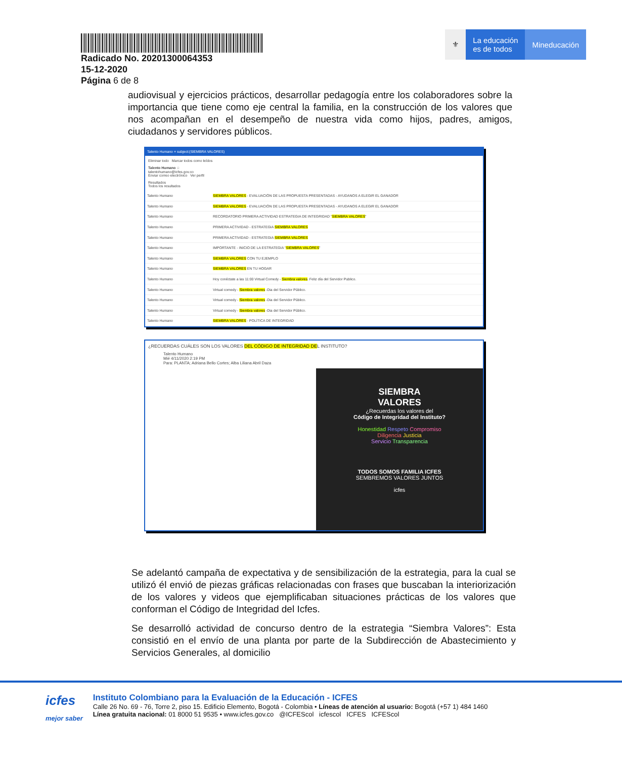Radicado No. 20201300064353
15-12-2020
Página 6 de 8
⚜ La educación
es de todos
Mineducación
audiovisual y ejercicios prácticos, desarrollar pedagogía entre los colaboradores sobre la importancia que tiene como eje central la familia, en la construcción de los valores que nos acompañan en el desempeño de nuestra vida como hijos, padres, amigos, ciudadanos y servidores públicos.
Talento Humano × subject:(SIEMBRA VALORES)
Eliminar todo Marcar todos como leídos
Talento Humano ☆
talentohumano@icfes.gov.co
Enviar correo electrónico Ver perfil
Resultados
Todos los resultados
Talento Humano SIEMBRA VALORES - EVALUACIÓN DE LAS PROPUESTA PRESENTADAS - AYUDANOS A ELEGIR EL GANADOR
Talento Humano SIEMBRA VALORES - EVALUACIÓN DE LAS PROPUESTA PRESENTADAS - AYUDANOS A ELEGIR EL GANADOR
Talento Humano RECORDATORIO PRIMERA ACTIVIDAD ESTRATEGIA DE INTEGRIDAD "SIEMBRA VALORES"
Talento Humano PRIMERA ACTIVIDAD - ESTRATEGIA SIEMBRA VALORES
Talento Humano PRIMERA ACTIVIDAD - ESTRATEGIA SIEMBRA VALORES
Talento Humano IMPORTANTE - INICIO DE LA ESTRATEGIA "SIEMBRA VALORES"
Talento Humano SIEMBRA VALORES CON TU EJEMPLO
Talento Humano SIEMBRA VALORES EN TU HOGAR
Talento Humano Hoy conéctate a las 11:00 Virtual Comedy - Siembra valores. Feliz día del Servidor Publico.
Talento Humano Virtual comedy - Siembra valores -Dia del Servidor Público.
Talento Humano Virtual comedy - Siembra valores -Dia del Servidor Público.
Talento Humano Virtual comedy - Siembra valores -Dia del Servidor Público.
Talento Humano SIEMBRA VALORES - POLÍTICA DE INTEGRIDAD
¿RECUERDAS CUÁLES SON LOS VALORES DEL CÓDIGO DE INTEGRIDAD DEL INSTITUTO?
Talento Humano
Mié 4/11/2020 2:19 PM
Para: PLANTA; Adriana Bello Cortes; Alba Liliana Abril Daza
SIEMBRA
VALORES
¿Recuerdas los valores del
Código de Integridad del Instituto?
Honestidad Respeto Compromiso
Diligencia Justicia
Servicio Transparencia
TODOS SOMOS FAMILIA ICFES
SEMBREMOS VALORES JUNTOS
icfes
Se adelantó campaña de expectativa y de sensibilización de la estrategia, para la cual se utilizó él envió de piezas gráficas relacionadas con frases que buscaban la interiorización de los valores y videos que ejemplificaban situaciones prácticas de los valores que conforman el Código de Integridad del Icfes.
Se desarrolló actividad de concurso dentro de la estrategia “Siembra Valores”: Esta consistió en el envío de una planta por parte de la Subdirección de Abastecimiento y Servicios Generales, al domicilio
icfes
mejor saber
Instituto Colombiano para la Evaluación de la Educación - ICFES
Calle 26 No. 69 - 76, Torre 2, piso 15. Edificio Elemento, Bogotá - Colombia • Líneas de atención al usuario: Bogotá (+57 1) 484 1460
Línea gratuita nacional: 01 8000 51 9535 • www.icfes.gov.co @ICFEScol icfescol ICFES ICFEScol